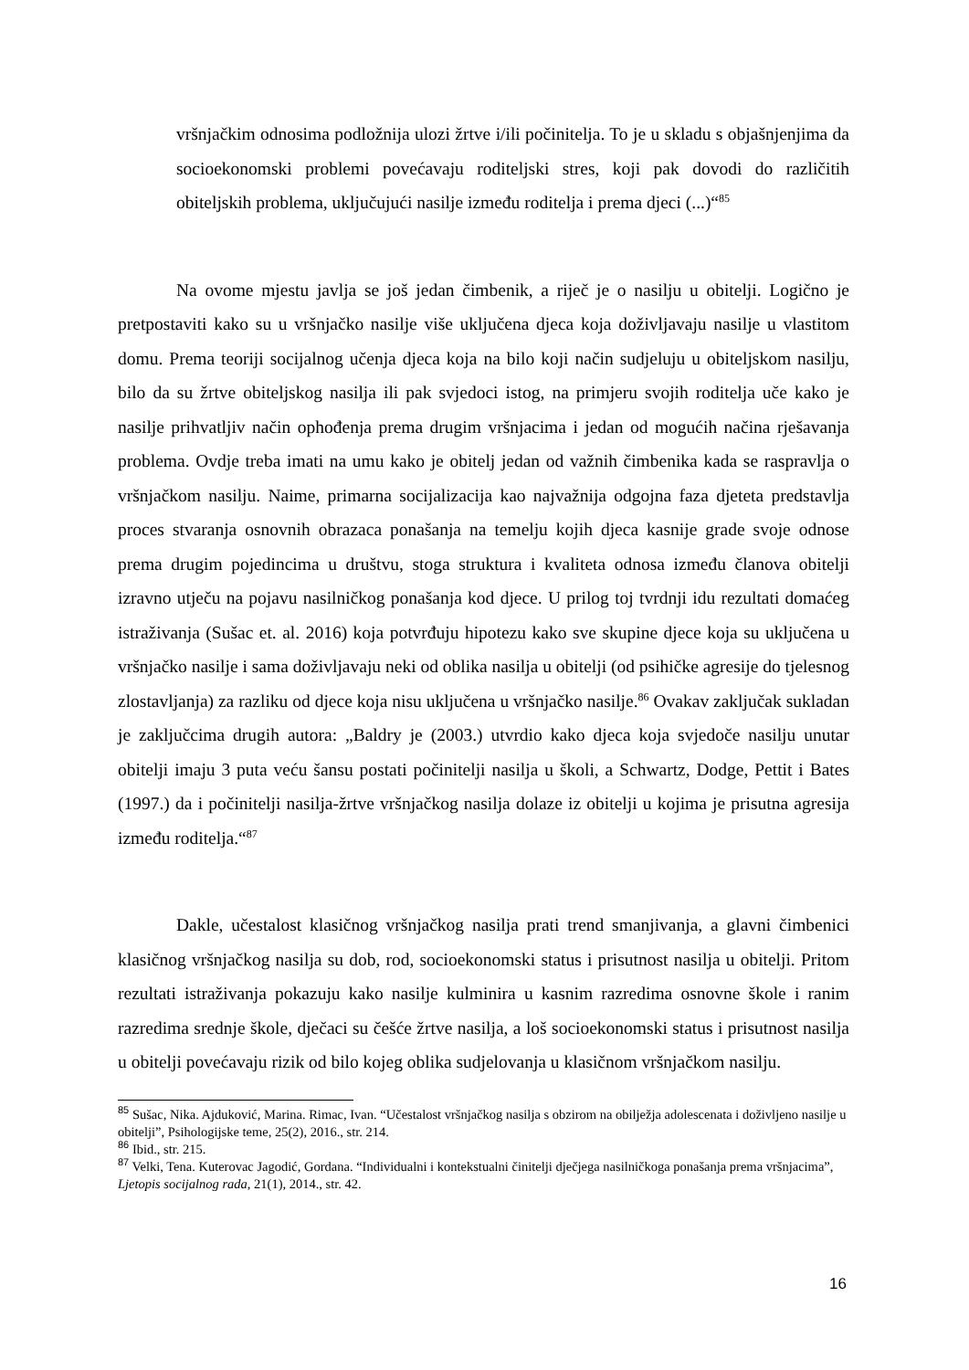vršnjačkim odnosima podložnija ulozi žrtve i/ili počinitelja. To je u skladu s objašnjenjima da socioekonomski problemi povećavaju roditeljski stres, koji pak dovodi do različitih obiteljskih problema, uključujući nasilje između roditelja i prema djeci (...)“<sup>85</sup>
Na ovome mjestu javlja se još jedan čimbenik, a riječ je o nasilju u obitelji. Logično je pretpostaviti kako su u vršnjačko nasilje više uključena djeca koja doživljavaju nasilje u vlastitom domu. Prema teoriji socijalnog učenja djeca koja na bilo koji način sudjeluju u obiteljskom nasilju, bilo da su žrtve obiteljskog nasilja ili pak svjedoci istog, na primjeru svojih roditelja uče kako je nasilje prihvatljiv način ophođenja prema drugim vršnjacima i jedan od mogućih načina rješavanja problema. Ovdje treba imati na umu kako je obitelj jedan od važnih čimbenika kada se raspravlja o vršnjačkom nasilju. Naime, primarna socijalizacija kao najvažnija odgojna faza djeteta predstavlja proces stvaranja osnovnih obrazaca ponašanja na temelju kojih djeca kasnije grade svoje odnose prema drugim pojedincima u društvu, stoga struktura i kvaliteta odnosa između članova obitelji izravno utječu na pojavu nasilničkog ponašanja kod djece. U prilog toj tvrdnji idu rezultati domaćeg istraživanja (Sušac et. al. 2016) koja potvrđuju hipotezu kako sve skupine djece koja su uključena u vršnjačko nasilje i sama doživljavaju neki od oblika nasilja u obitelji (od psihičke agresije do tjelesnog zlostavljanja) za razliku od djece koja nisu uključena u vršnjačko nasilje.<sup>86</sup> Ovakav zaključak sukladan je zaključcima drugih autora: „Baldry je (2003.) utvrdio kako djeca koja svjedoče nasilju unutar obitelji imaju 3 puta veću šansu postati počinitelji nasilja u školi, a Schwartz, Dodge, Pettit i Bates (1997.) da i počinitelji nasilja-žrtve vršnjačkog nasilja dolaze iz obitelji u kojima je prisutna agresija između roditelja.“<sup>87</sup>
Dakle, učestalost klasičnog vršnjačkog nasilja prati trend smanjivanja, a glavni čimbenici klasičnog vršnjačkog nasilja su dob, rod, socioekonomski status i prisutnost nasilja u obitelji. Pritom rezultati istraživanja pokazuju kako nasilje kulminira u kasnim razredima osnovne škole i ranim razredima srednje škole, dječaci su češće žrtve nasilja, a loš socioekonomski status i prisutnost nasilja u obitelji povećavaju rizik od bilo kojeg oblika sudjelovanja u klasičnom vršnjačkom nasilju.
<sup>85</sup> Sušac, Nika. Ajduković, Marina. Rimac, Ivan. “Učestalost vršnjačkog nasilja s obzirom na obilježja adolescenata i doživljeno nasilje u obitelji”, Psihologijske teme, 25(2), 2016., str. 214.
<sup>86</sup> Ibid., str. 215.
<sup>87</sup> Velki, Tena. Kuterovac Jagodić, Gordana. “Individualni i kontekstualni činitelji dječjega nasilničkoga ponašanja prema vršnjacima”, Ljetopis socijalnog rada, 21(1), 2014., str. 42.
16